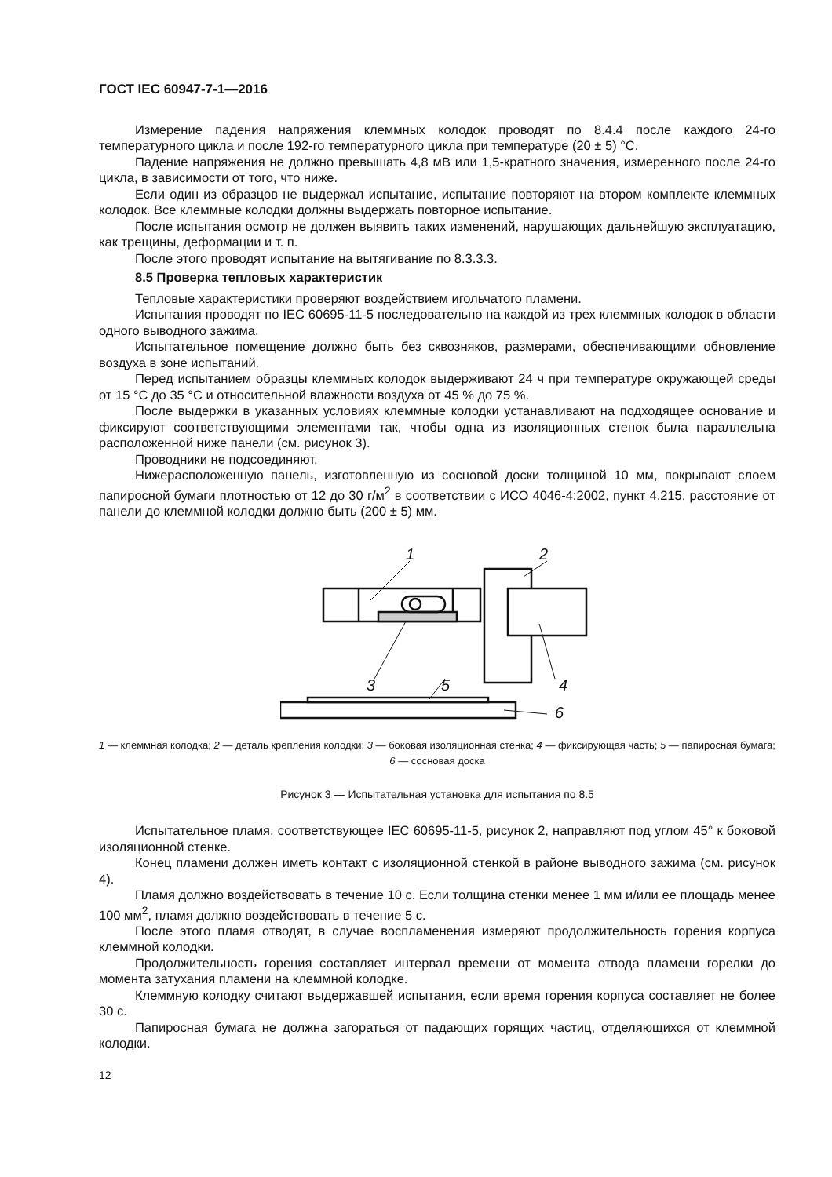ГОСТ IEC 60947-7-1—2016
Измерение падения напряжения клеммных колодок проводят по 8.4.4 после каждого 24-го температурного цикла и после 192-го температурного цикла при температуре (20 ± 5) °С.
Падение напряжения не должно превышать 4,8 мВ или 1,5-кратного значения, измеренного после 24-го цикла, в зависимости от того, что ниже.
Если один из образцов не выдержал испытание, испытание повторяют на втором комплекте клеммных колодок. Все клеммные колодки должны выдержать повторное испытание.
После испытания осмотр не должен выявить таких изменений, нарушающих дальнейшую эксплуатацию, как трещины, деформации и т. п.
После этого проводят испытание на вытягивание по 8.3.3.3.
8.5 Проверка тепловых характеристик
Тепловые характеристики проверяют воздействием игольчатого пламени.
Испытания проводят по IEC 60695-11-5 последовательно на каждой из трех клеммных колодок в области одного выводного зажима.
Испытательное помещение должно быть без сквозняков, размерами, обеспечивающими обновление воздуха в зоне испытаний.
Перед испытанием образцы клеммных колодок выдерживают 24 ч при температуре окружающей среды от 15 °С до 35 °С и относительной влажности воздуха от 45 % до 75 %.
После выдержки в указанных условиях клеммные колодки устанавливают на подходящее основание и фиксируют соответствующими элементами так, чтобы одна из изоляционных стенок была параллельна расположенной ниже панели (см. рисунок 3).
Проводники не подсоединяют.
Нижерасположенную панель, изготовленную из сосновой доски толщиной 10 мм, покрывают слоем папиросной бумаги плотностью от 12 до 30 г/м<sup>2</sup> в соответствии с ИСО 4046-4:2002, пункт 4.215, расстояние от панели до клеммной колодки должно быть (200 ± 5) мм.
1
2
3
4
5
6
1 — клеммная колодка; 2 — деталь крепления колодки; 3 — боковая изоляционная стенка; 4 — фиксирующая часть; 5 — папиросная бумага; 6 — сосновая доска
Рисунок 3 — Испытательная установка для испытания по 8.5
Испытательное пламя, соответствующее IEC 60695-11-5, рисунок 2, направляют под углом 45° к боковой изоляционной стенке.
Конец пламени должен иметь контакт с изоляционной стенкой в районе выводного зажима (см. рисунок 4).
Пламя должно воздействовать в течение 10 с. Если толщина стенки менее 1 мм и/или ее площадь менее 100 мм<sup>2</sup>, пламя должно воздействовать в течение 5 с.
После этого пламя отводят, в случае воспламенения измеряют продолжительность горения корпуса клеммной колодки.
Продолжительность горения составляет интервал времени от момента отвода пламени горелки до момента затухания пламени на клеммной колодке.
Клеммную колодку считают выдержавшей испытания, если время горения корпуса составляет не более 30 с.
Папиросная бумага не должна загораться от падающих горящих частиц, отделяющихся от клеммной колодки.
12